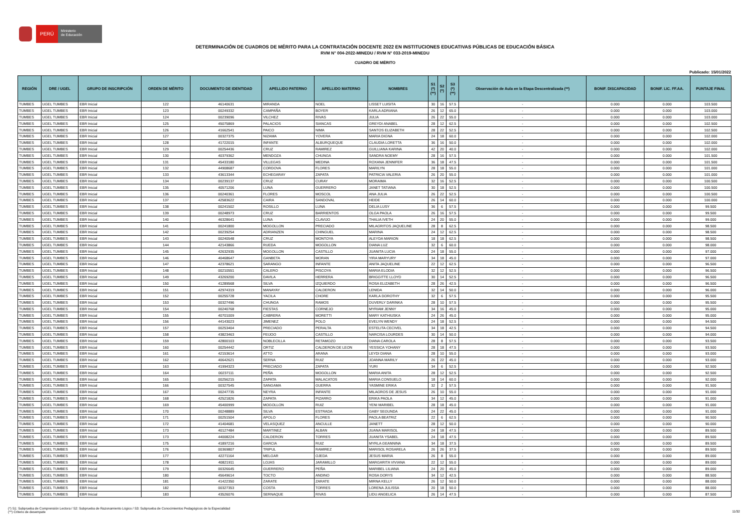PERÚ
Ministerio
de Educación
DETERMINACIÓN DE CUADROS DE MÉRITO PARA LA CONTRATACIÓN DOCENTE 2022 EN INSTITUCIONES EDUCATIVAS PÚBLICAS DE EDUCACIÓN BÁSICA
RVM N° 004-2022-MINEDU / RVM N° 033-2019-MINEDU
CUADRO DE MÉRITO
Publicado: 15/01/2022
| REGIÓN | DRE / UGEL | GRUPO DE INSCRIPCIÓN | ORDEN DE MÉRITO | DOCUMENTO DE IDENTIDAD | APELLIDO PATERNO | APELLIDO MATERNO | NOMBRES | S1 (*) (**) | S2 (*) | S3 (*) (**) | Observación de Aula en la Etapa Descentralizada (**) | BONIF. DISCAPACIDAD | BONIF. LIC. FF.AA. | PUNTAJE FINAL |
| --- | --- | --- | --- | --- | --- | --- | --- | --- | --- | --- | --- | --- | --- | --- |
| TUMBES | UGEL TUMBES | EBR Inicial | 122 | 46140631 | MIRANDA | NOEL | LISSET LUISITA | 30 | 16 | 57.5 | - | 0.000 | 0.000 | 103.500 |
| TUMBES | UGEL TUMBES | EBR Inicial | 123 | 00249332 | CAMPAÑA | BOYER | KARLA ADRIANA | 26 | 12 | 65.0 | - | 0.000 | 0.000 | 103.000 |
| TUMBES | UGEL TUMBES | EBR Inicial | 124 | 00239096 | VILCHEZ | RIVAS | JULIA | 26 | 22 | 55.0 | - | 0.000 | 0.000 | 103.000 |
| TUMBES | UGEL TUMBES | EBR Inicial | 125 | 45075869 | PALACIOS | SIANCAS | GREYDI ANABEL | 28 | 12 | 62.5 | - | 0.000 | 0.000 | 102.500 |
| TUMBES | UGEL TUMBES | EBR Inicial | 126 | 41662541 | PAICO | NIMA | SANTOS ELIZABETH | 28 | 22 | 52.5 | - | 0.000 | 0.000 | 102.500 |
| TUMBES | UGEL TUMBES | EBR Inicial | 127 | 00327375 | NIZAMA | YOVERA | MARIA DIGNA | 24 | 18 | 60.0 | - | 0.000 | 0.000 | 102.000 |
| TUMBES | UGEL TUMBES | EBR Inicial | 128 | 41722015 | INFANTE | ALBURQUEQUE | CLAUDIA LORETTA | 36 | 16 | 50.0 | - | 0.000 | 0.000 | 102.000 |
| TUMBES | UGEL TUMBES | EBR Inicial | 129 | 00254436 | CRUZ | RAMIREZ | GUILLIANA KARINA | 42 | 20 | 40.0 | - | 0.000 | 0.000 | 102.000 |
| TUMBES | UGEL TUMBES | EBR Inicial | 130 | 40379362 | MENDOZA | CHUNGA | SANDRA NOEMY | 28 | 16 | 57.5 | - | 0.000 | 0.000 | 101.500 |
| TUMBES | UGEL TUMBES | EBR Inicial | 131 | 45433180 | VILLEGAS | MEDINA | ROXANA JENNIFER | 36 | 18 | 47.5 | - | 0.000 | 0.000 | 101.500 |
| TUMBES | UGEL TUMBES | EBR Inicial | 132 | 44908687 | CORDOVA | FLORES | MARILYN | 28 | 18 | 55.0 | - | 0.000 | 0.000 | 101.000 |
| TUMBES | UGEL TUMBES | EBR Inicial | 133 | 43613344 | ECHEGARAY | ZAPATA | PATRICIA VALERIA | 26 | 20 | 55.0 | - | 0.000 | 0.000 | 101.000 |
| TUMBES | UGEL TUMBES | EBR Inicial | 134 | 00239137 | CRUZ | CURAY | MORAIMA | 32 | 16 | 52.5 | - | 0.000 | 0.000 | 100.500 |
| TUMBES | UGEL TUMBES | EBR Inicial | 135 | 40571206 | LUNA | GUERRERO | JANET TATIANA | 30 | 18 | 52.5 | - | 0.000 | 0.000 | 100.500 |
| TUMBES | UGEL TUMBES | EBR Inicial | 136 | 00240361 | FLORES | MOSCOL | ANA JULIA | 26 | 22 | 52.5 | - | 0.000 | 0.000 | 100.500 |
| TUMBES | UGEL TUMBES | EBR Inicial | 137 | 42583622 | CAIRA | SANDOVAL | HEIDE | 26 | 14 | 60.0 | - | 0.000 | 0.000 | 100.000 |
| TUMBES | UGEL TUMBES | EBR Inicial | 138 | 00241502 | ROSILLO | LUNA | DELIA LUSY | 36 | 6 | 57.5 | - | 0.000 | 0.000 | 99.500 |
| TUMBES | UGEL TUMBES | EBR Inicial | 139 | 00248973 | CRUZ | BARRIENTOS | OLGA PAOLA | 26 | 16 | 57.5 | - | 0.000 | 0.000 | 99.500 |
| TUMBES | UGEL TUMBES | EBR Inicial | 140 | 46328641 | LUNA | CLAVIJO | THALIA IVETH | 24 | 20 | 55.0 | - | 0.000 | 0.000 | 99.000 |
| TUMBES | UGEL TUMBES | EBR Inicial | 141 | 00241800 | MOGOLLON | PRECIADO | MILAGRITOS JAQUELINE | 28 | 8 | 62.5 | - | 0.000 | 0.000 | 98.500 |
| TUMBES | UGEL TUMBES | EBR Inicial | 142 | 00239254 | ADRIANZEN | CHINGUEL | MARINA | 24 | 12 | 62.5 | - | 0.000 | 0.000 | 98.500 |
| TUMBES | UGEL TUMBES | EBR Inicial | 143 | 00240548 | CRUZ | MONTOYA | ALEYDA MARION | 18 | 18 | 62.5 | - | 0.000 | 0.000 | 98.500 |
| TUMBES | UGEL TUMBES | EBR Inicial | 144 | 42143866 | RUEDA | MOGOLLON | DIANA LUZ | 32 | 6 | 60.0 | - | 0.000 | 0.000 | 98.000 |
| TUMBES | UGEL TUMBES | EBR Inicial | 145 | 42632935 | MOGOLLON | CASTILLO | JUANITA LUCIA | 24 | 18 | 55.0 | - | 0.000 | 0.000 | 97.000 |
| TUMBES | UGEL TUMBES | EBR Inicial | 146 | 40468647 | GANBETA | MORAN | YIRA MARYURY | 34 | 18 | 45.0 | - | 0.000 | 0.000 | 97.000 |
| TUMBES | UGEL TUMBES | EBR Inicial | 147 | 42378621 | SARANGO | INFANTE | ANITA JAQUELINE | 22 | 12 | 62.5 | - | 0.000 | 0.000 | 96.500 |
| TUMBES | UGEL TUMBES | EBR Inicial | 148 | 00210551 | CALERO | PISCOYA | MARIA ELODIA | 32 | 12 | 52.5 | - | 0.000 | 0.000 | 96.500 |
| TUMBES | UGEL TUMBES | EBR Inicial | 149 | 43269200 | DAVILA | HERRERA | BRIGGITTE LLOYD | 30 | 14 | 52.5 | - | 0.000 | 0.000 | 96.500 |
| TUMBES | UGEL TUMBES | EBR Inicial | 150 | 41289568 | SILVA | IZQUIERDO | ROSA ELIZABETH | 28 | 26 | 42.5 | - | 0.000 | 0.000 | 96.500 |
| TUMBES | UGEL TUMBES | EBR Inicial | 151 | 42974319 | MANAYAY | CALDERON | LENIDA | 32 | 14 | 50.0 | - | 0.000 | 0.000 | 96.000 |
| TUMBES | UGEL TUMBES | EBR Inicial | 152 | 00255728 | YACILA | CHORE | KARLA DOROTHY | 32 | 6 | 57.5 | - | 0.000 | 0.000 | 95.500 |
| TUMBES | UGEL TUMBES | EBR Inicial | 153 | 00327496 | CHUNGA | RAMOS | DUVERLY DARINKA | 28 | 10 | 57.5 | - | 0.000 | 0.000 | 95.500 |
| TUMBES | UGEL TUMBES | EBR Inicial | 154 | 00240768 | FIESTAS | CORNEJO | MYRIAM JENNY | 34 | 16 | 45.0 | - | 0.000 | 0.000 | 95.000 |
| TUMBES | UGEL TUMBES | EBR Inicial | 155 | 40701009 | CABRERA | MORETTI | MARY KATHIUSKA | 24 | 26 | 45.0 | - | 0.000 | 0.000 | 95.000 |
| TUMBES | UGEL TUMBES | EBR Inicial | 156 | 44143023 | JIMENEZ | POLO | EVELYN WENDY | 24 | 18 | 52.5 | - | 0.000 | 0.000 | 94.500 |
| TUMBES | UGEL TUMBES | EBR Inicial | 157 | 00253404 | PRECIADO | PERALTA | ESTELITA CECIVEL | 34 | 18 | 42.5 | - | 0.000 | 0.000 | 94.500 |
| TUMBES | UGEL TUMBES | EBR Inicial | 158 | 43823463 | FEIJOO | CASTILLO | NARCISA LOURDES | 30 | 14 | 50.0 | - | 0.000 | 0.000 | 94.000 |
| TUMBES | UGEL TUMBES | EBR Inicial | 159 | 42800103 | NOBLECILLA | RETAMOZO | DIANA CAROLA | 28 | 8 | 57.5 | - | 0.000 | 0.000 | 93.500 |
| TUMBES | UGEL TUMBES | EBR Inicial | 160 | 00254442 | ORTIZ | CALDERON DE LEON | YESSICA YOHANY | 28 | 18 | 47.5 | - | 0.000 | 0.000 | 93.500 |
| TUMBES | UGEL TUMBES | EBR Inicial | 161 | 42153614 | ATTO | ARANA | LEYDI DIANA | 28 | 10 | 55.0 | - | 0.000 | 0.000 | 93.000 |
| TUMBES | UGEL TUMBES | EBR Inicial | 162 | 40642621 | SERNA | RUIZ | JOANNA MARILY | 26 | 22 | 45.0 | - | 0.000 | 0.000 | 93.000 |
| TUMBES | UGEL TUMBES | EBR Inicial | 163 | 41994323 | PRECIADO | ZAPATA | YURI | 34 | 6 | 52.5 | - | 0.000 | 0.000 | 92.500 |
| TUMBES | UGEL TUMBES | EBR Inicial | 164 | 00237111 | PEÑA | MOGOLLON | MARIA ANITA | 28 | 12 | 52.5 | - | 0.000 | 0.000 | 92.500 |
| TUMBES | UGEL TUMBES | EBR Inicial | 165 | 00256215 | ZAPATA | MALACATOS | MARIA CONSUELO | 18 | 14 | 60.0 | - | 0.000 | 0.000 | 92.000 |
| TUMBES | UGEL TUMBES | EBR Inicial | 166 | 00327545 | SANGAMA | GUERRA | YASMINE ERIKA | 32 | 2 | 57.5 | - | 0.000 | 0.000 | 91.500 |
| TUMBES | UGEL TUMBES | EBR Inicial | 167 | 00247735 | NEYRA | INFANTE | MILAGROS DE JESUS | 26 | 10 | 55.0 | - | 0.000 | 0.000 | 91.000 |
| TUMBES | UGEL TUMBES | EBR Inicial | 168 | 42521826 | ZAPATA | PIZARRO | ERIKA PAOLA | 34 | 12 | 45.0 | - | 0.000 | 0.000 | 91.000 |
| TUMBES | UGEL TUMBES | EBR Inicial | 169 | 45400999 | MOGOLLON | RUIZ | YENI MARIBEL | 28 | 18 | 45.0 | - | 0.000 | 0.000 | 91.000 |
| TUMBES | UGEL TUMBES | EBR Inicial | 170 | 00248889 | SILVA | ESTRADA | GABY SEGUNDA | 24 | 22 | 45.0 | - | 0.000 | 0.000 | 91.000 |
| TUMBES | UGEL TUMBES | EBR Inicial | 171 | 00251504 | APOLO | FLORES | PAOLA BEATRIZ | 22 | 6 | 62.5 | - | 0.000 | 0.000 | 90.500 |
| TUMBES | UGEL TUMBES | EBR Inicial | 172 | 41404681 | VELASQUEZ | ANCULLE | JANETT | 28 | 12 | 50.0 | - | 0.000 | 0.000 | 90.000 |
| TUMBES | UGEL TUMBES | EBR Inicial | 173 | 40127484 | MARTINEZ | ALBAN | JUANA MARISOL | 24 | 18 | 47.5 | - | 0.000 | 0.000 | 89.500 |
| TUMBES | UGEL TUMBES | EBR Inicial | 173 | 44008224 | CALDERON | TORRES | JUANITA YSABEL | 24 | 18 | 47.5 | - | 0.000 | 0.000 | 89.500 |
| TUMBES | UGEL TUMBES | EBR Inicial | 175 | 41897216 | GARCIA | RUIZ | MYRLA GEANNINA | 34 | 18 | 37.5 | - | 0.000 | 0.000 | 89.500 |
| TUMBES | UGEL TUMBES | EBR Inicial | 176 | 00369807 | TRIPUL | RAMIREZ | MARISOL ROSARELA | 26 | 26 | 37.5 | - | 0.000 | 0.000 | 89.500 |
| TUMBES | UGEL TUMBES | EBR Inicial | 177 | 42271164 | MELGAR | OJEDA | JESUS MARIA | 26 | 8 | 55.0 | - | 0.000 | 0.000 | 89.000 |
| TUMBES | UGEL TUMBES | EBR Inicial | 178 | 40821911 | LOJAS | JARAMILLO | MARGARITA VIVIANA | 22 | 12 | 55.0 | - | 0.000 | 0.000 | 89.000 |
| TUMBES | UGEL TUMBES | EBR Inicial | 179 | 00326645 | GUERRERO | PEÑA | MARIBEL LILIANA | 24 | 20 | 45.0 | - | 0.000 | 0.000 | 89.000 |
| TUMBES | UGEL TUMBES | EBR Inicial | 180 | 45649614 | TOCTO | ANDINO | ROSA DORYS | 34 | 12 | 42.5 | - | 0.000 | 0.000 | 88.500 |
| TUMBES | UGEL TUMBES | EBR Inicial | 181 | 41422350 | ZARATE | ZARATE | MIRNA KELLY | 26 | 12 | 50.0 | - | 0.000 | 0.000 | 88.000 |
| TUMBES | UGEL TUMBES | EBR Inicial | 182 | 00327353 | COSTA | TORRES | LORENA JULISSA | 20 | 18 | 50.0 | - | 0.000 | 0.000 | 88.000 |
| TUMBES | UGEL TUMBES | EBR Inicial | 183 | 43526076 | SERNAQUE | RIVAS | LIDU ANGELICA | 26 | 14 | 47.5 | - | 0.000 | 0.000 | 87.500 |
(*) S1: Subprueba de Comprensión Lectora / S2: Subprueba de Razonamiento Lógico / S3: Subprueba de Conocimientos Pedagógicos de la Especialidad
(**) Criterio de desempate
11/32